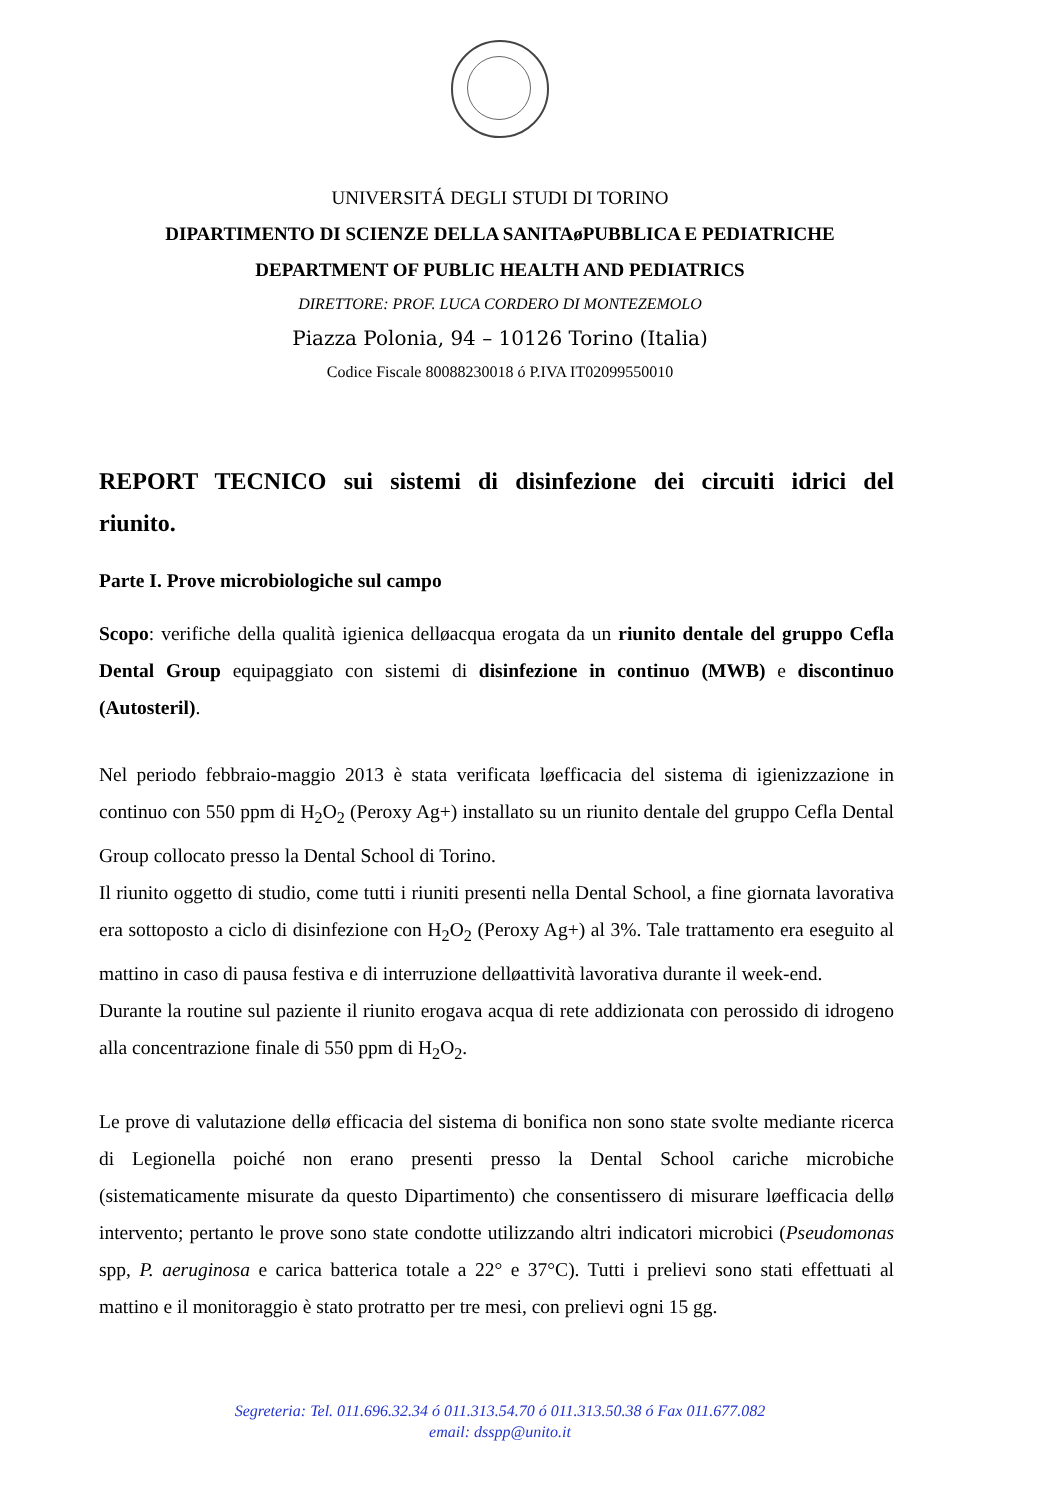UNIVERSITÁ DEGLI STUDI DI TORINO
DIPARTIMENTO DI SCIENZE DELLA SANITAøPUBBLICA E PEDIATRICHE
DEPARTMENT OF PUBLIC HEALTH AND PEDIATRICS
DIRETTORE: PROF. LUCA CORDERO DI MONTEZEMOLO
Piazza Polonia, 94 – 10126 Torino (Italia)
Codice Fiscale 80088230018 ó P.IVA IT02099550010
REPORT TECNICO sui sistemi di disinfezione dei circuiti idrici del riunito.
Parte I. Prove microbiologiche sul campo
Scopo: verifiche della qualità igienica delløacqua erogata da un riunito dentale del gruppo Cefla Dental Group equipaggiato con sistemi di disinfezione in continuo (MWB) e discontinuo (Autosteril).
Nel periodo febbraio-maggio 2013 è stata verificata løefficacia del sistema di igienizzazione in continuo con 550 ppm di H<sub>2</sub>O<sub>2</sub> (Peroxy Ag+) installato su un riunito dentale del gruppo Cefla Dental Group collocato presso la Dental School di Torino.
Il riunito oggetto di studio, come tutti i riuniti presenti nella Dental School, a fine giornata lavorativa era sottoposto a ciclo di disinfezione con H<sub>2</sub>O<sub>2</sub> (Peroxy Ag+) al 3%. Tale trattamento era eseguito al mattino in caso di pausa festiva e di interruzione delløattività lavorativa durante il week-end.
Durante la routine sul paziente il riunito erogava acqua di rete addizionata con perossido di idrogeno alla concentrazione finale di 550 ppm di H<sub>2</sub>O<sub>2</sub>.
Le prove di valutazione dellø efficacia del sistema di bonifica non sono state svolte mediante ricerca di Legionella poiché non erano presenti presso la Dental School cariche microbiche (sistematicamente misurate da questo Dipartimento) che consentissero di misurare løefficacia dellø intervento; pertanto le prove sono state condotte utilizzando altri indicatori microbici (Pseudomonas spp, P. aeruginosa e carica batterica totale a 22° e 37°C). Tutti i prelievi sono stati effettuati al mattino e il monitoraggio è stato protratto per tre mesi, con prelievi ogni 15 gg.
Segreteria: Tel. 011.696.32.34 ó 011.313.54.70 ó 011.313.50.38 ó Fax 011.677.082
email: dsspp@unito.it